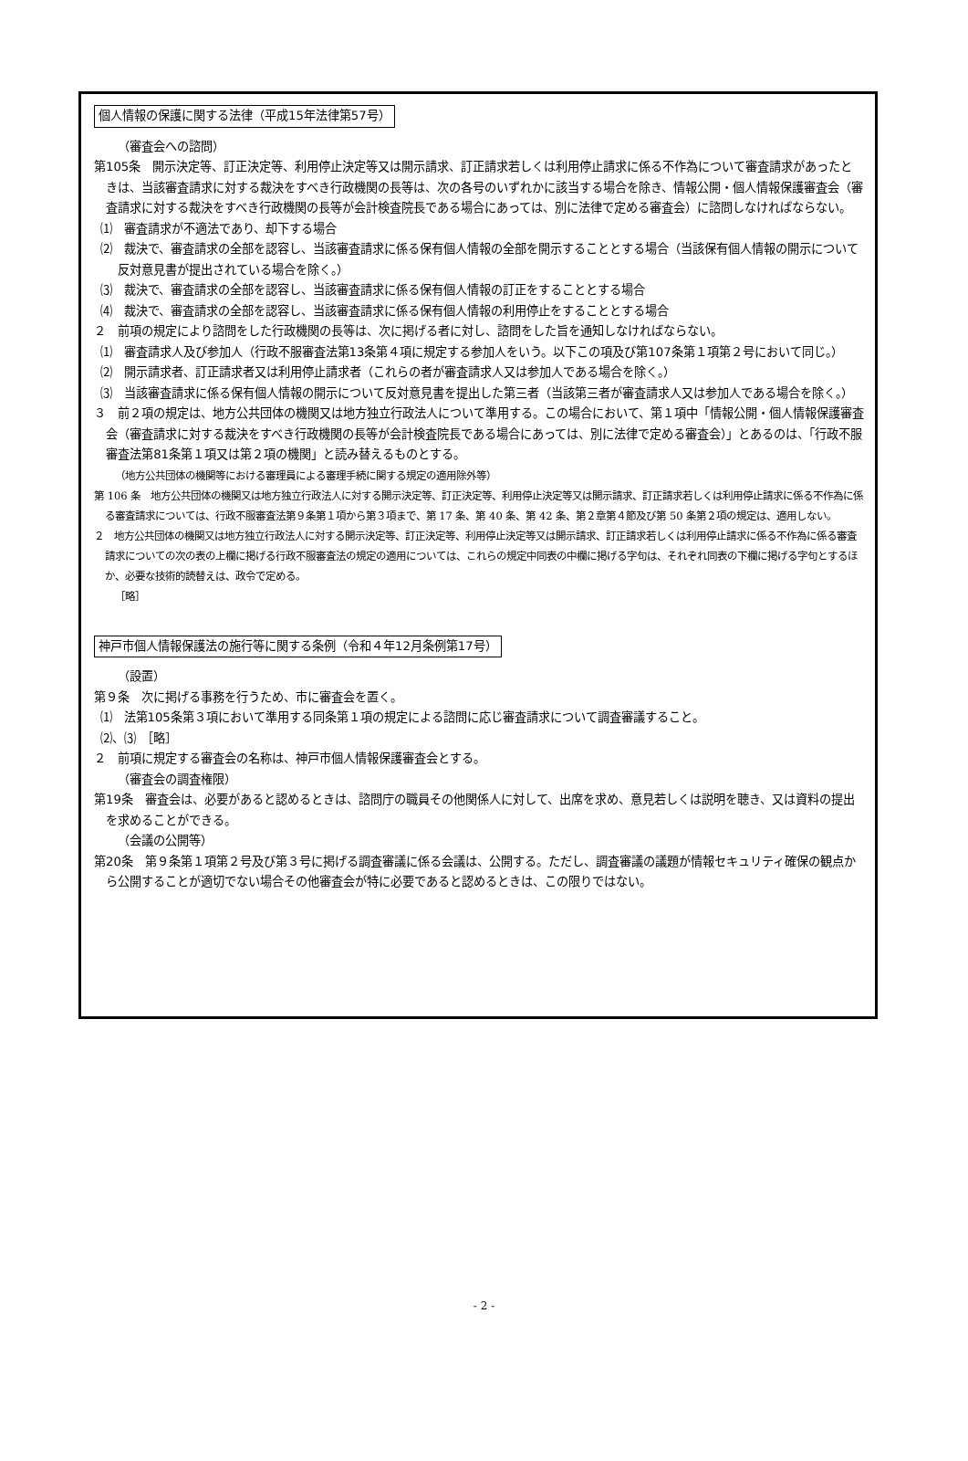個人情報の保護に関する法律（平成15年法律第57号）
（審査会への諮問）
第105条　開示決定等、訂正決定等、利用停止決定等又は開示請求、訂正請求若しくは利用停止請求に係る不作為について審査請求があったときは、当該審査請求に対する裁決をすべき行政機関の長等は、次の各号のいずれかに該当する場合を除き、情報公開・個人情報保護審査会（審査請求に対する裁決をすべき行政機関の長等が会計検査院長である場合にあっては、別に法律で定める審査会）に諮問しなければならない。
⑴　審査請求が不適法であり、却下する場合
⑵　裁決で、審査請求の全部を認容し、当該審査請求に係る保有個人情報の全部を開示することとする場合（当該保有個人情報の開示について反対意見書が提出されている場合を除く。）
⑶　裁決で、審査請求の全部を認容し、当該審査請求に係る保有個人情報の訂正をすることとする場合
⑷　裁決で、審査請求の全部を認容し、当該審査請求に係る保有個人情報の利用停止をすることとする場合
２　前項の規定により諮問をした行政機関の長等は、次に掲げる者に対し、諮問をした旨を通知しなければならない。
⑴　審査請求人及び参加人（行政不服審査法第13条第４項に規定する参加人をいう。以下この項及び第107条第１項第２号において同じ。）
⑵　開示請求者、訂正請求者又は利用停止請求者（これらの者が審査請求人又は参加人である場合を除く。）
⑶　当該審査請求に係る保有個人情報の開示について反対意見書を提出した第三者（当該第三者が審査請求人又は参加人である場合を除く。）
３　前２項の規定は、地方公共団体の機関又は地方独立行政法人について準用する。この場合において、第１項中「情報公開・個人情報保護審査会（審査請求に対する裁決をすべき行政機関の長等が会計検査院長である場合にあっては、別に法律で定める審査会）」とあるのは、「行政不服審査法第81条第１項又は第２項の機関」と読み替えるものとする。
（地方公共団体の機関等における審理員による審理手続に関する規定の適用除外等）
第 106 条　地方公共団体の機関又は地方独立行政法人に対する開示決定等、訂正決定等、利用停止決定等又は開示請求、訂正請求若しくは利用停止請求に係る不作為に係る審査請求については、行政不服審査法第９条第１項から第３項まで、第 17 条、第 40 条、第 42 条、第２章第４節及び第 50 条第２項の規定は、適用しない。
２　地方公共団体の機関又は地方独立行政法人に対する開示決定等、訂正決定等、利用停止決定等又は開示請求、訂正請求若しくは利用停止請求に係る不作為に係る審査請求についての次の表の上欄に掲げる行政不服審査法の規定の適用については、これらの規定中同表の中欄に掲げる字句は、それぞれ同表の下欄に掲げる字句とするほか、必要な技術的読替えは、政令で定める。
［略］
神戸市個人情報保護法の施行等に関する条例（令和４年12月条例第17号）
（設置）
第９条　次に掲げる事務を行うため、市に審査会を置く。
⑴　法第105条第３項において準用する同条第１項の規定による諮問に応じ審査請求について調査審議すること。
⑵、⑶　［略］
２　前項に規定する審査会の名称は、神戸市個人情報保護審査会とする。
（審査会の調査権限）
第19条　審査会は、必要があると認めるときは、諮問庁の職員その他関係人に対して、出席を求め、意見若しくは説明を聴き、又は資料の提出を求めることができる。
（会議の公開等）
第20条　第９条第１項第２号及び第３号に掲げる調査審議に係る会議は、公開する。ただし、調査審議の議題が情報セキュリティ確保の観点から公開することが適切でない場合その他審査会が特に必要であると認めるときは、この限りではない。
- 2 -